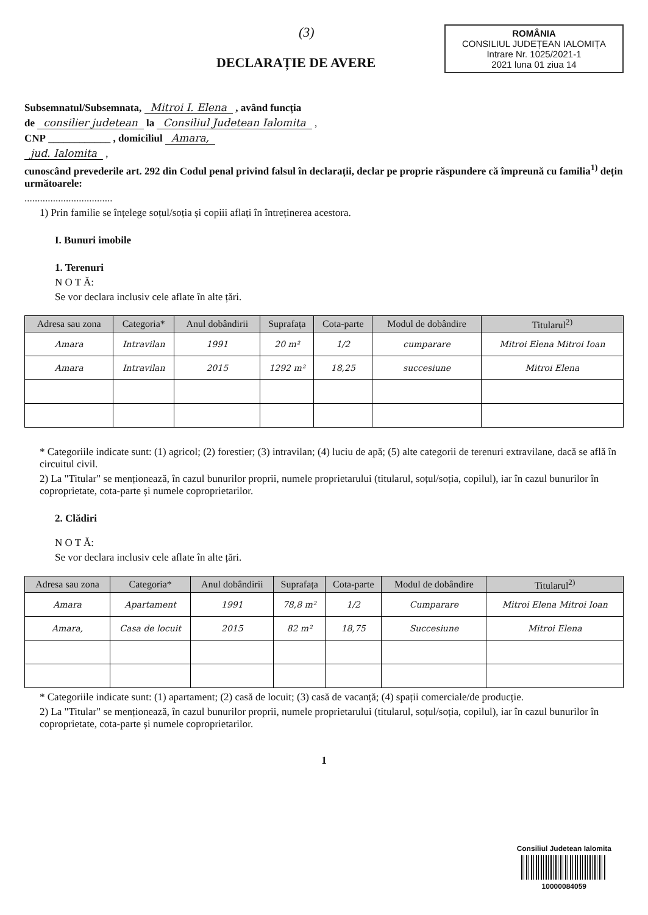(3)
ROMÂNIA
CONSILIUL JUDEȚEAN IALOMIȚA
Intrare Nr. 1025/2021-1
2021 luna 01 ziua 14
DECLARAȚIE DE AVERE
Subsemnatul/Subsemnata, Mitroi I. Elena , având funcția
de consilier judetean la Consiliul Judetean Ialomita ,
CNP ____________ , domiciliul Amara,
jud. Ialomita ,
cunoscând prevederile art. 292 din Codul penal privind falsul în declarații, declar pe proprie răspundere că împreună cu familia<sup>1)</sup> dețin următoarele:
..................................
1) Prin familie se înțelege soțul/soția și copiii aflați în întreținerea acestora.
I. Bunuri imobile
1. Terenuri
N O T Ă:
Se vor declara inclusiv cele aflate în alte țări.
| Adresa sau zona | Categoria* | Anul dobândirii | Suprafața | Cota-parte | Modul de dobândire | Titularul<sup>2)</sup> |
| --- | --- | --- | --- | --- | --- | --- |
| Amara | Intravilan | 1991 | 20 m² | 1/2 | cumparare | Mitroi Elena Mitroi Ioan |
| Amara | Intravilan | 2015 | 1292 m² | 18,25 | succesiune | Mitroi Elena |
* Categoriile indicate sunt: (1) agricol; (2) forestier; (3) intravilan; (4) luciu de apă; (5) alte categorii de terenuri extravilane, dacă se află în circuitul civil.
2) La "Titular" se menționează, în cazul bunurilor proprii, numele proprietarului (titularul, soțul/soția, copilul), iar în cazul bunurilor în coproprietate, cota-parte și numele coproprietarilor.
2. Clădiri
N O T Ă:
Se vor declara inclusiv cele aflate în alte țări.
| Adresa sau zona | Categoria* | Anul dobândirii | Suprafața | Cota-parte | Modul de dobândire | Titularul<sup>2)</sup> |
| --- | --- | --- | --- | --- | --- | --- |
| Amara | Apartament | 1991 | 78,8 m² | 1/2 | Cumparare | Mitroi Elena Mitroi Ioan |
| Amara, | Casa de locuit | 2015 | 82 m² | 18,75 | Succesiune | Mitroi Elena |
* Categoriile indicate sunt: (1) apartament; (2) casă de locuit; (3) casă de vacanță; (4) spații comerciale/de producție.
2) La "Titular" se menționează, în cazul bunurilor proprii, numele proprietarului (titularul, soțul/soția, copilul), iar în cazul bunurilor în coproprietate, cota-parte și numele coproprietarilor.
1
Consiliul Judetean Ialomita
10000084059